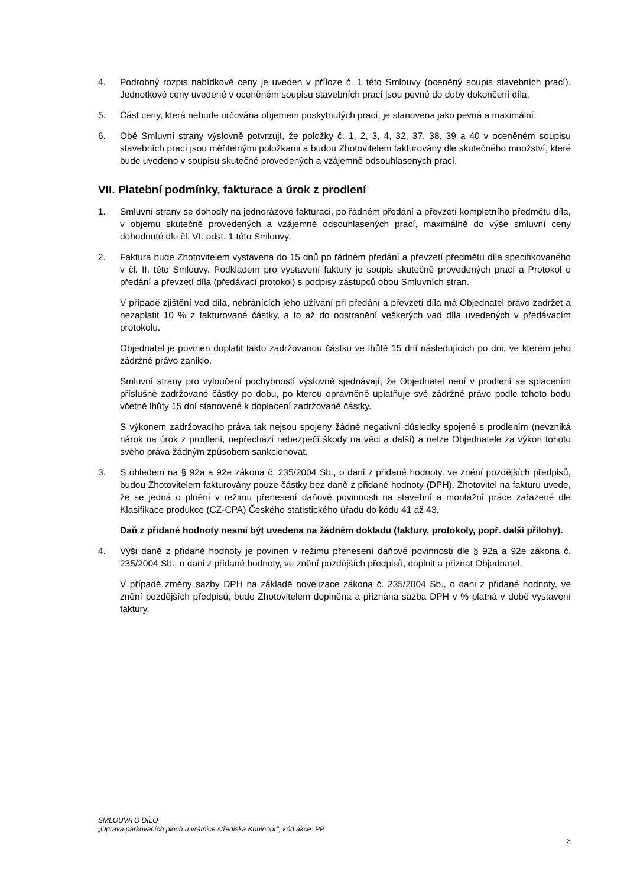4. Podrobný rozpis nabídkové ceny je uveden v příloze č. 1 této Smlouvy (oceněný soupis stavebních prací). Jednotkové ceny uvedené v oceněném soupisu stavebních prací jsou pevné do doby dokončení díla.
5. Část ceny, která nebude určována objemem poskytnutých prací, je stanovena jako pevná a maximální.
6. Obě Smluvní strany výslovně potvrzují, že položky č. 1, 2, 3, 4, 32, 37, 38, 39 a 40 v oceněném soupisu stavebních prací jsou měřitelnými položkami a budou Zhotovitelem fakturovány dle skutečného množství, které bude uvedeno v soupisu skutečně provedených a vzájemně odsouhlasených prací.
VII. Platební podmínky, fakturace a úrok z prodlení
1. Smluvní strany se dohodly na jednorázové fakturaci, po řádném předání a převzetí kompletního předmětu díla, v objemu skutečně provedených a vzájemně odsouhlasených prací, maximálně do výše smluvní ceny dohodnuté dle čl. VI. odst. 1 této Smlouvy.
2. Faktura bude Zhotovitelem vystavena do 15 dnů po řádném předání a převzetí předmětu díla specifikovaného v čl. II. této Smlouvy. Podkladem pro vystavení faktury je soupis skutečně provedených prací a Protokol o předání a převzetí díla (předávací protokol) s podpisy zástupců obou Smluvních stran.
V případě zjištění vad díla, nebránících jeho užívání při předání a převzetí díla má Objednatel právo zadržet a nezaplatit 10 % z fakturované částky, a to až do odstranění veškerých vad díla uvedených v předávacím protokolu.
Objednatel je povinen doplatit takto zadržovanou částku ve lhůtě 15 dní následujících po dni, ve kterém jeho zádržné právo zaniklo.
Smluvní strany pro vyloučení pochybností výslovně sjednávají, že Objednatel není v prodlení se splacením příslušné zadržované částky po dobu, po kterou oprávněně uplatňuje své zádržné právo podle tohoto bodu včetně lhůty 15 dní stanovené k doplacení zadržované částky.
S výkonem zadržovacího práva tak nejsou spojeny žádné negativní důsledky spojené s prodlením (nevzniká nárok na úrok z prodlení, nepřechází nebezpečí škody na věci a další) a nelze Objednatele za výkon tohoto svého práva žádným způsobem sankcionovat.
3. S ohledem na § 92a a 92e zákona č. 235/2004 Sb., o dani z přidané hodnoty, ve znění pozdějších předpisů, budou Zhotovitelem fakturovány pouze částky bez daně z přidané hodnoty (DPH). Zhotovitel na fakturu uvede, že se jedná o plnění v režimu přenesení daňové povinnosti na stavební a montážní práce zařazené dle Klasifikace produkce (CZ-CPA) Českého statistického úřadu do kódu 41 až 43.
Daň z přidané hodnoty nesmí být uvedena na žádném dokladu (faktury, protokoly, popř. další přílohy).
4. Výši daně z přidané hodnoty je povinen v režimu přenesení daňové povinnosti dle § 92a a 92e zákona č. 235/2004 Sb., o dani z přidané hodnoty, ve znění pozdějších předpisů, doplnit a přiznat Objednatel.
V případě změny sazby DPH na základě novelizace zákona č. 235/2004 Sb., o dani z přidané hodnoty, ve znění pozdějších předpisů, bude Zhotovitelem doplněna a přiznána sazba DPH v % platná v době vystavení faktury.
SMLOUVA O DÍLO
„Oprava parkovacích ploch u vrátnice střediska Kohinoor", kód akce: PP
3